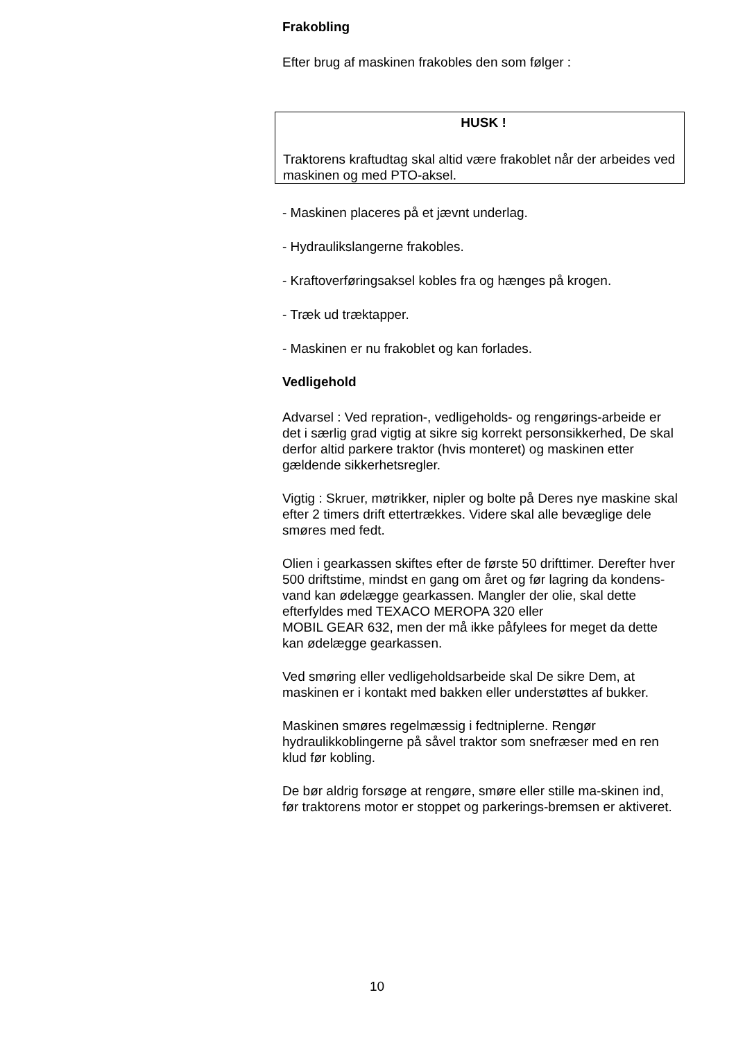Frakobling
Efter brug af maskinen frakobles den som følger :
HUSK !
Traktorens kraftudtag skal altid være frakoblet når der arbeides ved maskinen og med PTO-aksel.
- Maskinen placeres på et jævnt underlag.
- Hydraulikslangerne frakobles.
- Kraftoverføringsaksel kobles fra og hænges på krogen.
- Træk ud træktapper.
- Maskinen er nu frakoblet og kan forlades.
Vedligehold
Advarsel : Ved repration-, vedligeholds- og rengørings-arbeide er det i særlig grad vigtig at sikre sig korrekt personsikkerhed, De skal derfor altid parkere traktor (hvis monteret) og maskinen etter gældende sikkerhetsregler.
Vigtig : Skruer, møtrikker, nipler og bolte på Deres nye maskine skal efter 2 timers drift ettertrækkes. Videre skal alle bevæglige dele smøres med fedt.
Olien i gearkassen skiftes efter de første 50 drifttimer. Derefter hver 500 driftstime, mindst en gang om året og før lagring da kondens-vand kan ødelægge gearkassen. Mangler der olie, skal dette efterfyldes med TEXACO MEROPA 320 eller
MOBIL GEAR 632, men der må ikke påfylees for meget da dette kan ødelægge gearkassen.
Ved smøring eller vedligeholdsarbeide skal De sikre Dem, at maskinen er i kontakt med bakken eller understøttes af bukker.
Maskinen smøres regelmæssig i fedtniplerne. Rengør hydraulikkoblingerne på såvel traktor som snefræser med en ren klud før kobling.
De bør aldrig forsøge at rengøre, smøre eller stille ma-skinen ind, før traktorens motor er stoppet og parkerings-bremsen er aktiveret.
10